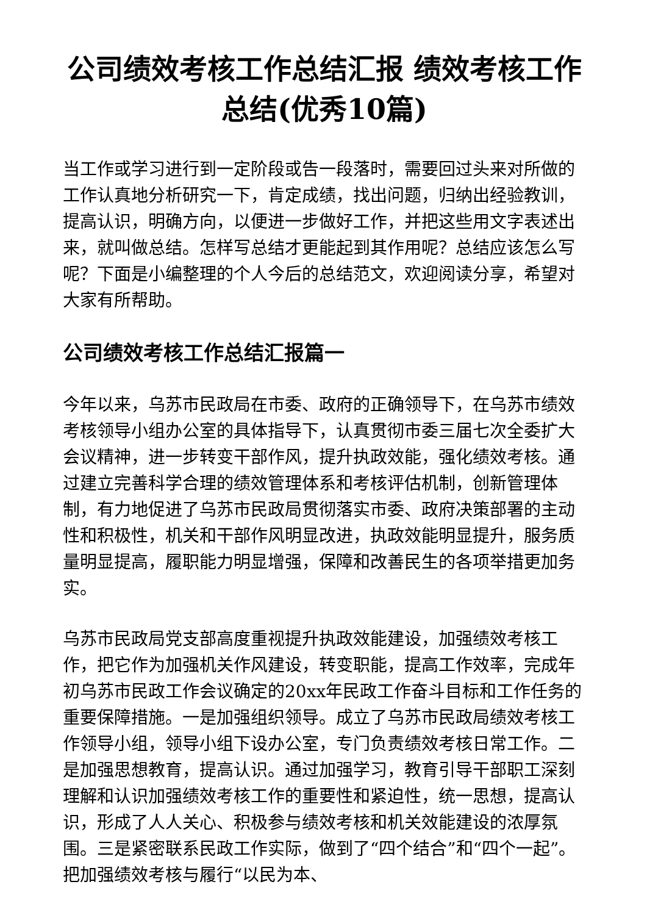公司绩效考核工作总结汇报 绩效考核工作总结(优秀10篇)
当工作或学习进行到一定阶段或告一段落时，需要回过头来对所做的工作认真地分析研究一下，肯定成绩，找出问题，归纳出经验教训，提高认识，明确方向，以便进一步做好工作，并把这些用文字表述出来，就叫做总结。怎样写总结才更能起到其作用呢？总结应该怎么写呢？下面是小编整理的个人今后的总结范文，欢迎阅读分享，希望对大家有所帮助。
公司绩效考核工作总结汇报篇一
今年以来，乌苏市民政局在市委、政府的正确领导下，在乌苏市绩效考核领导小组办公室的具体指导下，认真贯彻市委三届七次全委扩大会议精神，进一步转变干部作风，提升执政效能，强化绩效考核。通过建立完善科学合理的绩效管理体系和考核评估机制，创新管理体制，有力地促进了乌苏市民政局贯彻落实市委、政府决策部署的主动性和积极性，机关和干部作风明显改进，执政效能明显提升，服务质量明显提高，履职能力明显增强，保障和改善民生的各项举措更加务实。
乌苏市民政局党支部高度重视提升执政效能建设，加强绩效考核工作，把它作为加强机关作风建设，转变职能，提高工作效率，完成年初乌苏市民政工作会议确定的20xx年民政工作奋斗目标和工作任务的重要保障措施。一是加强组织领导。成立了乌苏市民政局绩效考核工作领导小组，领导小组下设办公室，专门负责绩效考核日常工作。二是加强思想教育，提高认识。通过加强学习，教育引导干部职工深刻理解和认识加强绩效考核工作的重要性和紧迫性，统一思想，提高认识，形成了人人关心、积极参与绩效考核和机关效能建设的浓厚氛围。三是紧密联系民政工作实际，做到了“四个结合”和“四个一起”。把加强绩效考核与履行“以民为本、